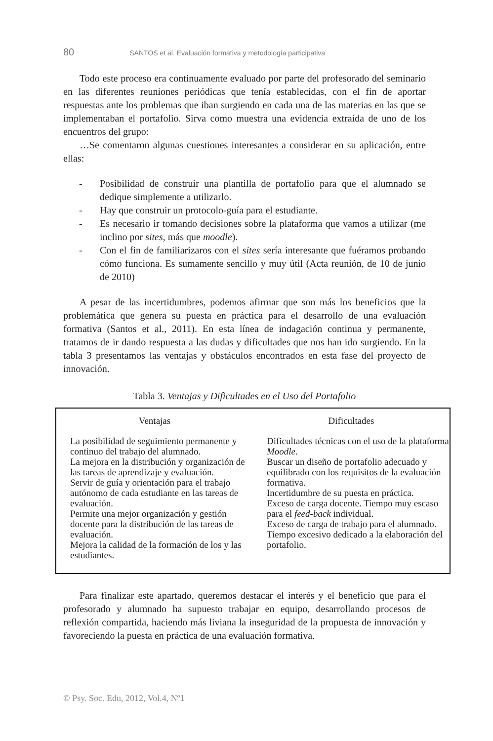80 SANTOS et al. Evaluación formativa y metodología participativa
Todo este proceso era continuamente evaluado por parte del profesorado del seminario en las diferentes reuniones periódicas que tenía establecidas, con el fin de aportar respuestas ante los problemas que iban surgiendo en cada una de las materias en las que se implementaban el portafolio. Sirva como muestra una evidencia extraída de uno de los encuentros del grupo:
…Se comentaron algunas cuestiones interesantes a considerar en su aplicación, entre ellas:
- Posibilidad de construir una plantilla de portafolio para que el alumnado se dedique simplemente a utilizarlo.
- Hay que construir un protocolo-guía para el estudiante.
- Es necesario ir tomando decisiones sobre la plataforma que vamos a utilizar (me inclino por sites, más que moodle).
- Con el fin de familiarizaros con el sites sería interesante que fuéramos probando cómo funciona. Es sumamente sencillo y muy útil (Acta reunión, de 10 de junio de 2010)
A pesar de las incertidumbres, podemos afirmar que son más los beneficios que la problemática que genera su puesta en práctica para el desarrollo de una evaluación formativa (Santos et al., 2011). En esta línea de indagación continua y permanente, tratamos de ir dando respuesta a las dudas y dificultades que nos han ido surgiendo. En la tabla 3 presentamos las ventajas y obstáculos encontrados en esta fase del proyecto de innovación.
Tabla 3. Ventajas y Dificultades en el Uso del Portafolio
| Ventajas | Dificultades |
| --- | --- |
| La posibilidad de seguimiento permanente y continuo del trabajo del alumnado. La mejora en la distribución y organización de las tareas de aprendizaje y evaluación. Servir de guía y orientación para el trabajo autónomo de cada estudiante en las tareas de evaluación. Permite una mejor organización y gestión docente para la distribución de las tareas de evaluación. Mejora la calidad de la formación de los y las estudiantes. | Dificultades técnicas con el uso de la plataforma Moodle . Buscar un diseño de portafolio adecuado y equilibrado con los requisitos de la evaluación formativa. Incertidumbre de su puesta en práctica. Exceso de carga docente. Tiempo muy escaso para el feed-back individual. Exceso de carga de trabajo para el alumnado. Tiempo excesivo dedicado a la elaboración del portafolio. |
Para finalizar este apartado, queremos destacar el interés y el beneficio que para el profesorado y alumnado ha supuesto trabajar en equipo, desarrollando procesos de reflexión compartida, haciendo más liviana la inseguridad de la propuesta de innovación y favoreciendo la puesta en práctica de una evaluación formativa.
© Psy. Soc. Edu, 2012, Vol.4, Nº1